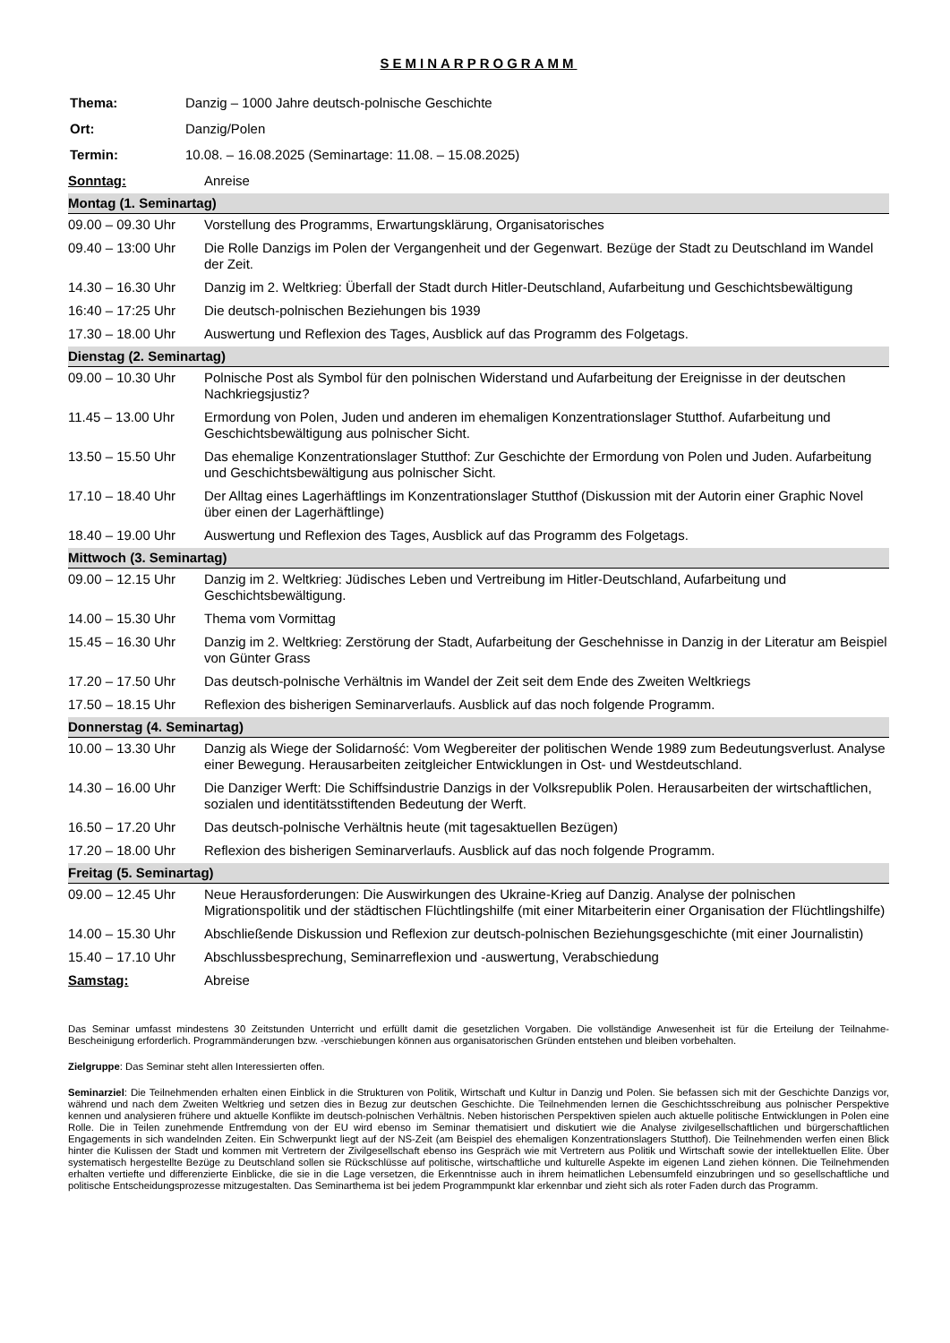SEMINARPROGRAMM
| Thema: | Danzig – 1000 Jahre deutsch-polnische Geschichte |
| Ort: | Danzig/Polen |
| Termin: | 10.08. – 16.08.2025 (Seminartage: 11.08. – 15.08.2025) |
| Sonntag: | Anreise |
| Montag (1. Seminartag) | |
| 09.00 – 09.30 Uhr | Vorstellung des Programms, Erwartungsklärung, Organisatorisches |
| 09.40 – 13:00 Uhr | Die Rolle Danzigs im Polen der Vergangenheit und der Gegenwart. Bezüge der Stadt zu Deutschland im Wandel der Zeit. |
| 14.30 – 16.30 Uhr | Danzig im 2. Weltkrieg: Überfall der Stadt durch Hitler-Deutschland, Aufarbeitung und Geschichtsbewältigung |
| 16:40 – 17:25 Uhr | Die deutsch-polnischen Beziehungen bis 1939 |
| 17.30 – 18.00 Uhr | Auswertung und Reflexion des Tages, Ausblick auf das Programm des Folgetags. |
| Dienstag (2. Seminartag) | |
| 09.00 – 10.30 Uhr | Polnische Post als Symbol für den polnischen Widerstand und Aufarbeitung der Ereignisse in der deutschen Nachkriegsjustiz? |
| 11.45 – 13.00 Uhr | Ermordung von Polen, Juden und anderen im ehemaligen Konzentrationslager Stutthof. Aufarbeitung und Geschichtsbewältigung aus polnischer Sicht. |
| 13.50 – 15.50 Uhr | Das ehemalige Konzentrationslager Stutthof: Zur Geschichte der Ermordung von Polen und Juden. Aufarbeitung und Geschichtsbewältigung aus polnischer Sicht. |
| 17.10 – 18.40 Uhr | Der Alltag eines Lagerhäftlings im Konzentrationslager Stutthof (Diskussion mit der Autorin einer Graphic Novel über einen der Lagerhäftlinge) |
| 18.40 – 19.00 Uhr | Auswertung und Reflexion des Tages, Ausblick auf das Programm des Folgetags. |
| Mittwoch (3. Seminartag) | |
| 09.00 – 12.15 Uhr | Danzig im 2. Weltkrieg: Jüdisches Leben und Vertreibung im Hitler-Deutschland, Aufarbeitung und Geschichtsbewältigung. |
| 14.00 – 15.30 Uhr | Thema vom Vormittag |
| 15.45 – 16.30 Uhr | Danzig im 2. Weltkrieg: Zerstörung der Stadt, Aufarbeitung der Geschehnisse in Danzig in der Literatur am Beispiel von Günter Grass |
| 17.20 – 17.50 Uhr | Das deutsch-polnische Verhältnis im Wandel der Zeit seit dem Ende des Zweiten Weltkriegs |
| 17.50 – 18.15 Uhr | Reflexion des bisherigen Seminarverlaufs. Ausblick auf das noch folgende Programm. |
| Donnerstag (4. Seminartag) | |
| 10.00 – 13.30 Uhr | Danzig als Wiege der Solidarność: Vom Wegbereiter der politischen Wende 1989 zum Bedeutungsverlust. Analyse einer Bewegung. Herausarbeiten zeitgleicher Entwicklungen in Ost- und Westdeutschland. |
| 14.30 – 16.00 Uhr | Die Danziger Werft: Die Schiffsindustrie Danzigs in der Volksrepublik Polen. Herausarbeiten der wirtschaftlichen, sozialen und identitätsstiftenden Bedeutung der Werft. |
| 16.50 – 17.20 Uhr | Das deutsch-polnische Verhältnis heute (mit tagesaktuellen Bezügen) |
| 17.20 – 18.00 Uhr | Reflexion des bisherigen Seminarverlaufs. Ausblick auf das noch folgende Programm. |
| Freitag (5. Seminartag) | |
| 09.00 – 12.45 Uhr | Neue Herausforderungen: Die Auswirkungen des Ukraine-Krieg auf Danzig. Analyse der polnischen Migrationspolitik und der städtischen Flüchtlingshilfe (mit einer Mitarbeiterin einer Organisation der Flüchtlingshilfe) |
| 14.00 – 15.30 Uhr | Abschließende Diskussion und Reflexion zur deutsch-polnischen Beziehungsgeschichte (mit einer Journalistin) |
| 15.40 – 17.10 Uhr | Abschlussbesprechung, Seminarreflexion und -auswertung, Verabschiedung |
| Samstag: | Abreise |
Das Seminar umfasst mindestens 30 Zeitstunden Unterricht und erfüllt damit die gesetzlichen Vorgaben. Die vollständige Anwesenheit ist für die Erteilung der Teilnahme-Bescheinigung erforderlich. Programmänderungen bzw. -verschiebungen können aus organisatorischen Gründen entstehen und bleiben vorbehalten.
Zielgruppe: Das Seminar steht allen Interessierten offen.
Seminarziel: Die Teilnehmenden erhalten einen Einblick in die Strukturen von Politik, Wirtschaft und Kultur in Danzig und Polen. Sie befassen sich mit der Geschichte Danzigs vor, während und nach dem Zweiten Weltkrieg und setzen dies in Bezug zur deutschen Geschichte. Die Teilnehmenden lernen die Geschichtsschreibung aus polnischer Perspektive kennen und analysieren frühere und aktuelle Konflikte im deutsch-polnischen Verhältnis. Neben historischen Perspektiven spielen auch aktuelle politische Entwicklungen in Polen eine Rolle. Die in Teilen zunehmende Entfremdung von der EU wird ebenso im Seminar thematisiert und diskutiert wie die Analyse zivilgesellschaftlichen und bürgerschaftlichen Engagements in sich wandelnden Zeiten. Ein Schwerpunkt liegt auf der NS-Zeit (am Beispiel des ehemaligen Konzentrationslagers Stutthof). Die Teilnehmenden werfen einen Blick hinter die Kulissen der Stadt und kommen mit Vertretern der Zivilgesellschaft ebenso ins Gespräch wie mit Vertretern aus Politik und Wirtschaft sowie der intellektuellen Elite. Über systematisch hergestellte Bezüge zu Deutschland sollen sie Rückschlüsse auf politische, wirtschaftliche und kulturelle Aspekte im eigenen Land ziehen können. Die Teilnehmenden erhalten vertiefte und differenzierte Einblicke, die sie in die Lage versetzen, die Erkenntnisse auch in ihrem heimatlichen Lebensumfeld einzubringen und so gesellschaftliche und politische Entscheidungsprozesse mitzugestalten. Das Seminarthema ist bei jedem Programmpunkt klar erkennbar und zieht sich als roter Faden durch das Programm.